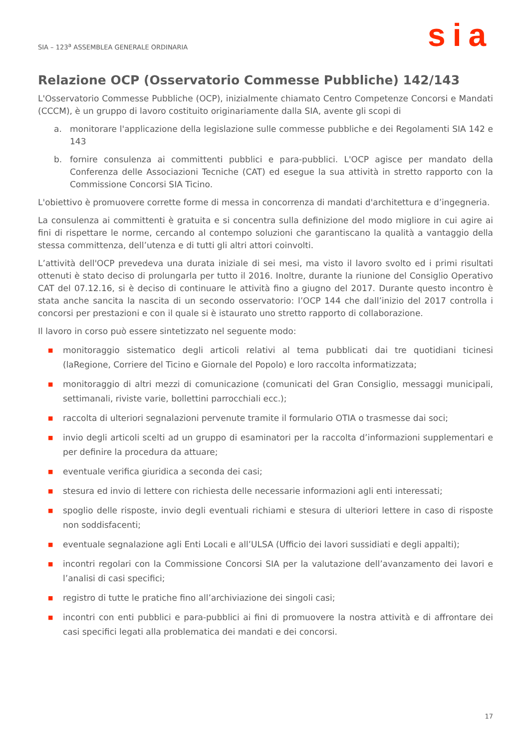SIA – 123<sup>a</sup> ASSEMBLEA GENERALE ORDINARIA
sia
Relazione OCP (Osservatorio Commesse Pubbliche) 142/143
L'Osservatorio Commesse Pubbliche (OCP), inizialmente chiamato Centro Competenze Concorsi e Mandati (CCCM), è un gruppo di lavoro costituito originariamente dalla SIA, avente gli scopi di
a.
monitorare l'applicazione della legislazione sulle commesse pubbliche e dei Regolamenti SIA 142 e 143
b.
fornire consulenza ai committenti pubblici e para-pubblici. L'OCP agisce per mandato della Conferenza delle Associazioni Tecniche (CAT) ed esegue la sua attività in stretto rapporto con la Commissione Concorsi SIA Ticino.
L'obiettivo è promuovere corrette forme di messa in concorrenza di mandati d'architettura e d’ingegneria.
La consulenza ai committenti è gratuita e si concentra sulla definizione del modo migliore in cui agire ai fini di rispettare le norme, cercando al contempo soluzioni che garantiscano la qualità a vantaggio della stessa committenza, dell’utenza e di tutti gli altri attori coinvolti.
L’attività dell'OCP prevedeva una durata iniziale di sei mesi, ma visto il lavoro svolto ed i primi risultati ottenuti è stato deciso di prolungarla per tutto il 2016. Inoltre, durante la riunione del Consiglio Operativo CAT del 07.12.16, si è deciso di continuare le attività fino a giugno del 2017. Durante questo incontro è stata anche sancita la nascita di un secondo osservatorio: l’OCP 144 che dall’inizio del 2017 controlla i concorsi per prestazioni e con il quale si è istaurato uno stretto rapporto di collaborazione.
Il lavoro in corso può essere sintetizzato nel seguente modo:
■ monitoraggio sistematico degli articoli relativi al tema pubblicati dai tre quotidiani ticinesi (laRegione, Corriere del Ticino e Giornale del Popolo) e loro raccolta informatizzata;
■ monitoraggio di altri mezzi di comunicazione (comunicati del Gran Consiglio, messaggi municipali, settimanali, riviste varie, bollettini parrocchiali ecc.);
■ raccolta di ulteriori segnalazioni pervenute tramite il formulario OTIA o trasmesse dai soci;
■ invio degli articoli scelti ad un gruppo di esaminatori per la raccolta d’informazioni supplementari e per definire la procedura da attuare;
■ eventuale verifica giuridica a seconda dei casi;
■ stesura ed invio di lettere con richiesta delle necessarie informazioni agli enti interessati;
■ spoglio delle risposte, invio degli eventuali richiami e stesura di ulteriori lettere in caso di risposte non soddisfacenti;
■ eventuale segnalazione agli Enti Locali e all’ULSA (Ufficio dei lavori sussidiati e degli appalti);
■ incontri regolari con la Commissione Concorsi SIA per la valutazione dell’avanzamento dei lavori e l’analisi di casi specifici;
■ registro di tutte le pratiche fino all’archiviazione dei singoli casi;
■ incontri con enti pubblici e para-pubblici ai fini di promuovere la nostra attività e di affrontare dei casi specifici legati alla problematica dei mandati e dei concorsi.
17